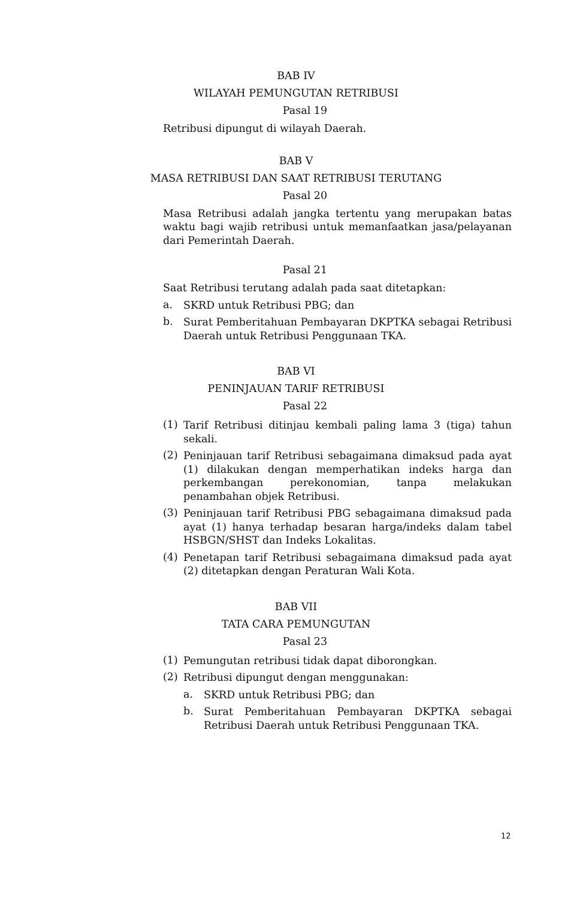BAB IV
WILAYAH PEMUNGUTAN RETRIBUSI
Pasal 19
Retribusi dipungut di wilayah Daerah.
BAB V
MASA RETRIBUSI DAN SAAT RETRIBUSI TERUTANG
Pasal 20
Masa Retribusi adalah jangka tertentu yang merupakan batas waktu bagi wajib retribusi untuk memanfaatkan jasa/pelayanan dari Pemerintah Daerah.
Pasal 21
Saat Retribusi terutang adalah pada saat ditetapkan:
a.
SKRD untuk Retribusi PBG; dan
b.
Surat Pemberitahuan Pembayaran DKPTKA sebagai Retribusi Daerah untuk Retribusi Penggunaan TKA.
BAB VI
PENINJAUAN TARIF RETRIBUSI
Pasal 22
(1)
Tarif Retribusi ditinjau kembali paling lama 3 (tiga) tahun sekali.
(2)
Peninjauan tarif Retribusi sebagaimana dimaksud pada ayat (1) dilakukan dengan memperhatikan indeks harga dan perkembangan perekonomian, tanpa melakukan penambahan objek Retribusi.
(3)
Peninjauan tarif Retribusi PBG sebagaimana dimaksud pada ayat (1) hanya terhadap besaran harga/indeks dalam tabel HSBGN/SHST dan Indeks Lokalitas.
(4)
Penetapan tarif Retribusi sebagaimana dimaksud pada ayat (2) ditetapkan dengan Peraturan Wali Kota.
BAB VII
TATA CARA PEMUNGUTAN
Pasal 23
(1)
Pemungutan retribusi tidak dapat diborongkan.
(2)
Retribusi dipungut dengan menggunakan:
a.
SKRD untuk Retribusi PBG; dan
b.
Surat Pemberitahuan Pembayaran DKPTKA sebagai Retribusi Daerah untuk Retribusi Penggunaan TKA.
12